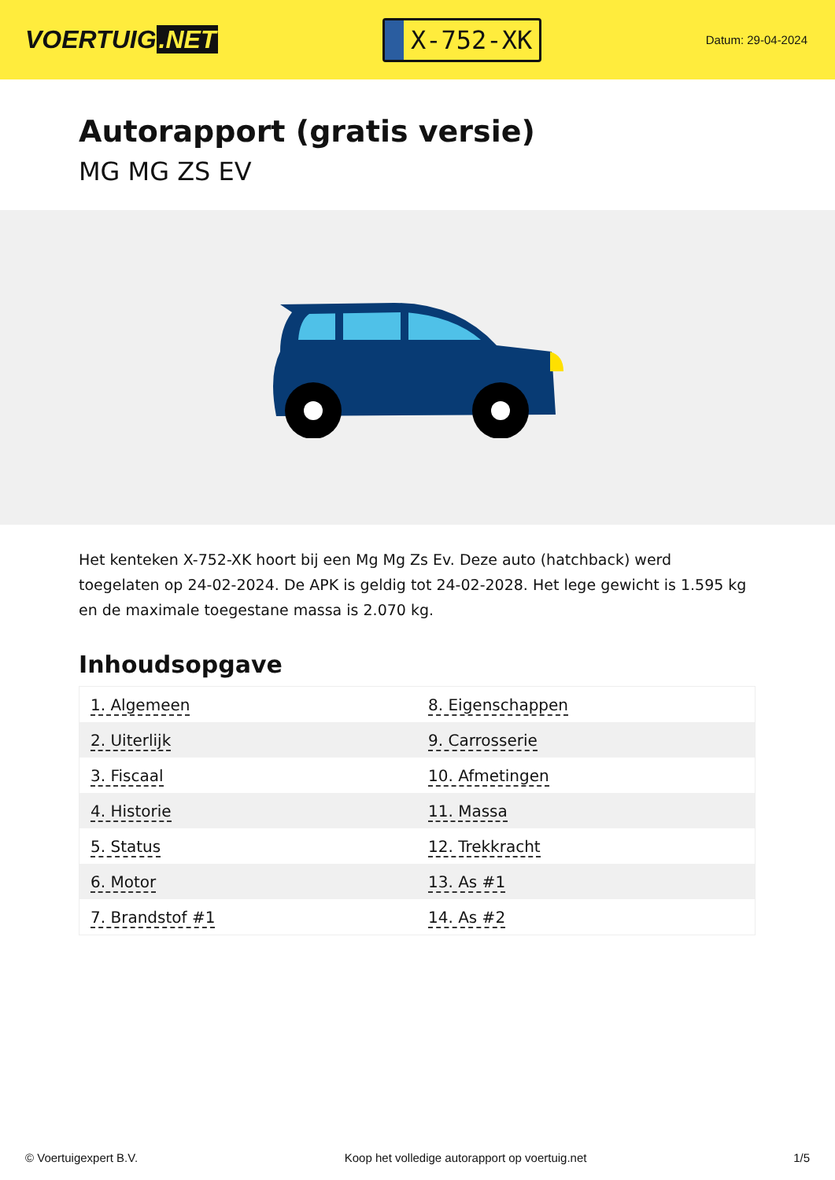VOERTUIG.NET
X-752-XK
Datum: 29-04-2024
Autorapport (gratis versie)
MG MG ZS EV
Het kenteken X-752-XK hoort bij een Mg Mg Zs Ev. Deze auto (hatchback) werd toegelaten op 24-02-2024. De APK is geldig tot 24-02-2028. Het lege gewicht is 1.595 kg en de maximale toegestane massa is 2.070 kg.
Inhoudsopgave
| 1. Algemeen | 8. Eigenschappen |
| 2. Uiterlijk | 9. Carrosserie |
| 3. Fiscaal | 10. Afmetingen |
| 4. Historie | 11. Massa |
| 5. Status | 12. Trekkracht |
| 6. Motor | 13. As #1 |
| 7. Brandstof #1 | 14. As #2 |
© Voertuigexpert B.V. Koop het volledige autorapport op voertuig.net 1/5